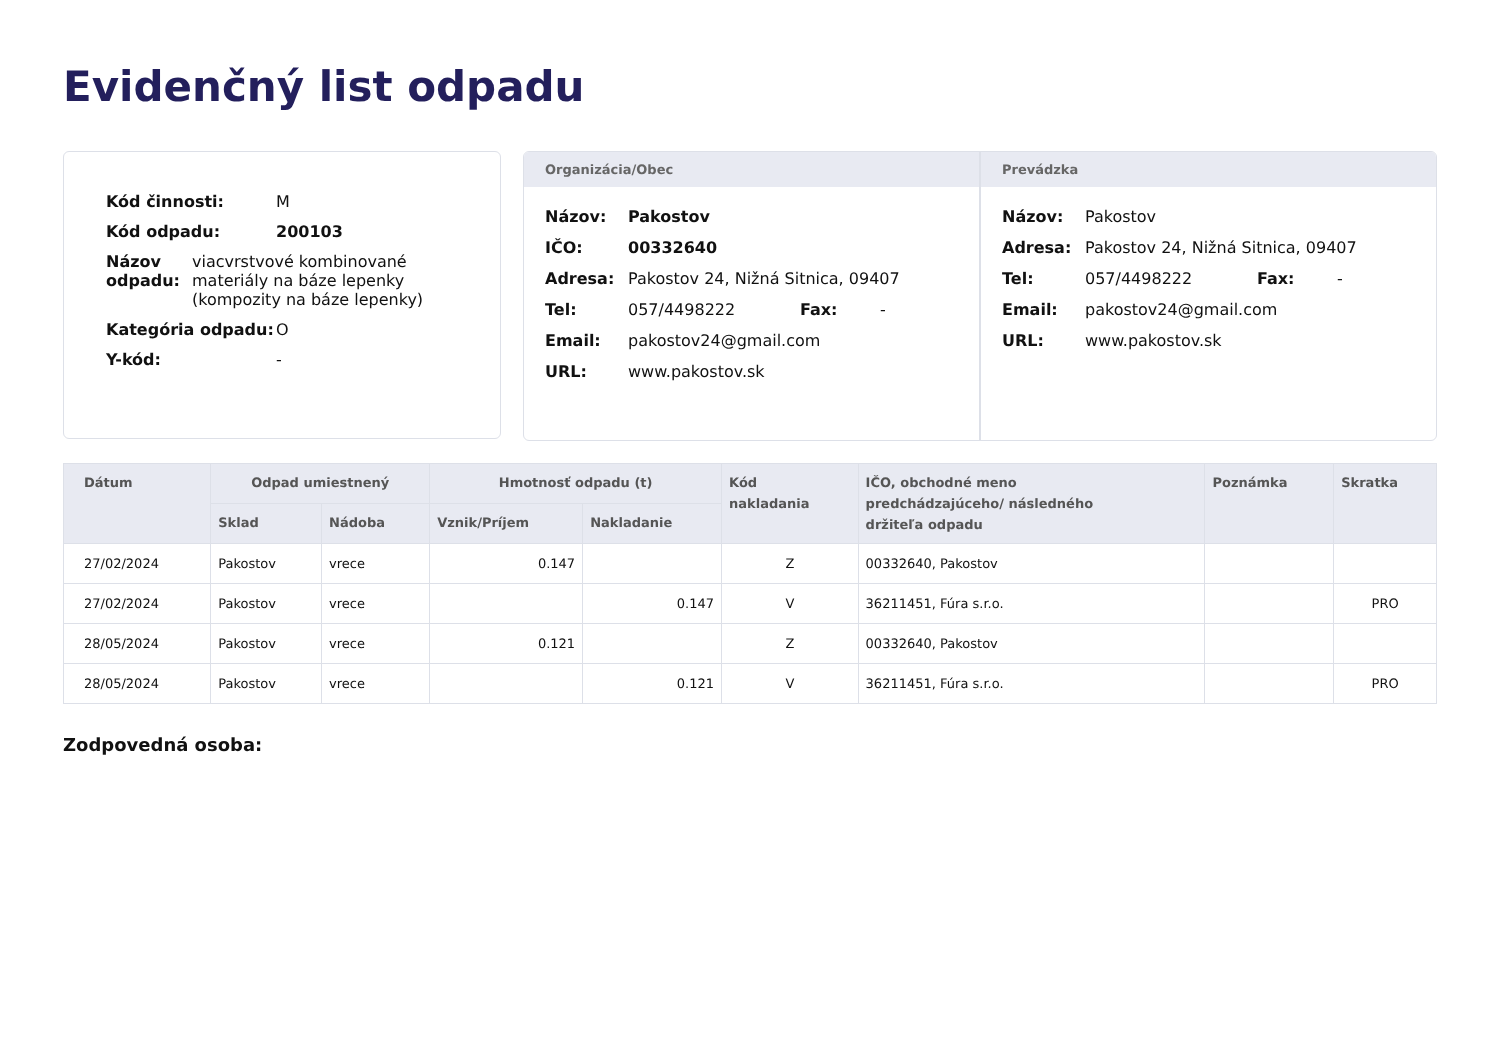Evidenčný list odpadu
Kód činnosti: M
Kód odpadu: 200103
Názov odpadu: viacvrstvové kombinované
materiály na báze lepenky
(kompozity na báze lepenky)
Kategória odpadu: O
Y-kód: -
Organizácia/Obec
Názov: Pakostov
IČO: 00332640
Adresa: Pakostov 24, Nižná Sitnica, 09407
Tel: 057/4498222 Fax: -
Email: pakostov24@gmail.com
URL: www.pakostov.sk
Prevádzka
Názov: Pakostov
Adresa: Pakostov 24, Nižná Sitnica, 09407
Tel: 057/4498222 Fax: -
Email: pakostov24@gmail.com
URL: www.pakostov.sk
| Dátum | Odpad umiestnený | | Hmotnosť odpadu (t) | | Kód nakladania | IČO, obchodné meno predchádzajúceho/ následného držiteľa odpadu | Poznámka | Skratka |
| --- | --- | --- | --- | --- | --- | --- | --- | --- |
| | Sklad | Nádoba | Vznik/Príjem | Nakladanie | | | | |
| 27/02/2024 | Pakostov | vrece | 0.147 | | Z | 00332640, Pakostov | | |
| 27/02/2024 | Pakostov | vrece | | 0.147 | V | 36211451, Fúra s.r.o. | | PRO |
| 28/05/2024 | Pakostov | vrece | 0.121 | | Z | 00332640, Pakostov | | |
| 28/05/2024 | Pakostov | vrece | | 0.121 | V | 36211451, Fúra s.r.o. | | PRO |
Zodpovedná osoba: